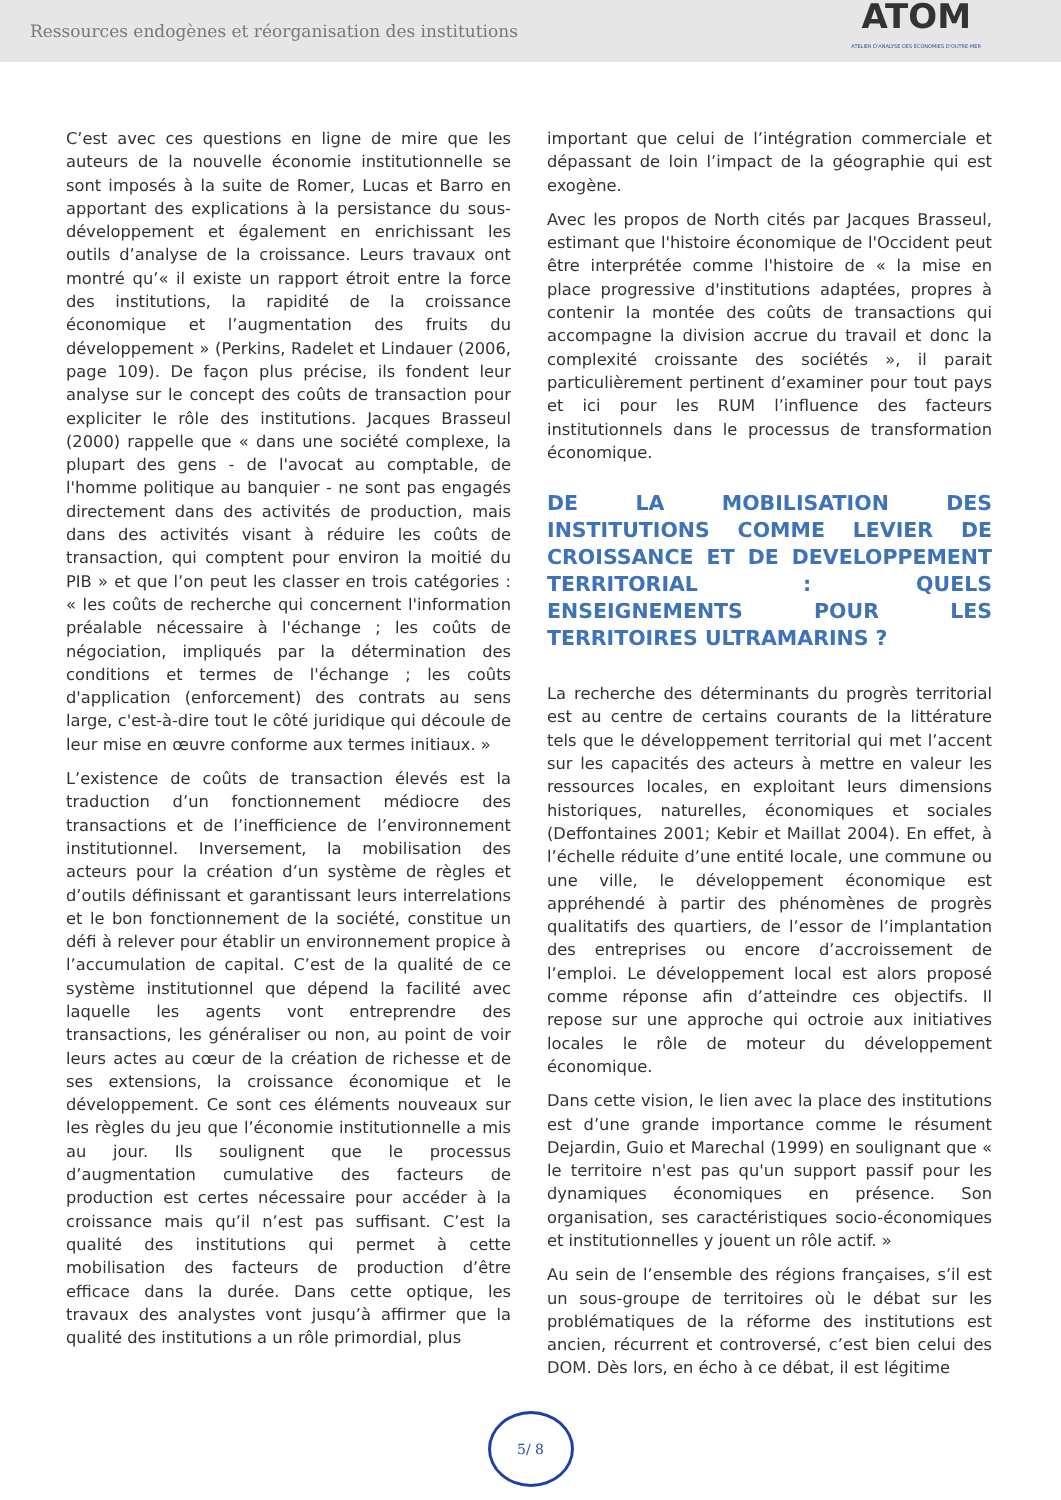Ressources endogènes et réorganisation des institutions
ATOM
ATELIER D'ANALYSE DES ÉCONOMIES D'OUTRE-MER
C’est avec ces questions en ligne de mire que les auteurs de la nouvelle économie institutionnelle se sont imposés à la suite de Romer, Lucas et Barro en apportant des explications à la persistance du sous-développement et également en enrichissant les outils d’analyse de la croissance. Leurs travaux ont montré qu’« il existe un rapport étroit entre la force des institutions, la rapidité de la croissance économique et l’augmentation des fruits du développement » (Perkins, Radelet et Lindauer (2006, page 109). De façon plus précise, ils fondent leur analyse sur le concept des coûts de transaction pour expliciter le rôle des institutions. Jacques Brasseul (2000) rappelle que « dans une société complexe, la plupart des gens - de l'avocat au comptable, de l'homme politique au banquier - ne sont pas engagés directement dans des activités de production, mais dans des activités visant à réduire les coûts de transaction, qui comptent pour environ la moitié du PIB » et que l’on peut les classer en trois catégories : « les coûts de recherche qui concernent l'information préalable nécessaire à l'échange ; les coûts de négociation, impliqués par la détermination des conditions et termes de l'échange ; les coûts d'application (enforcement) des contrats au sens large, c'est-à-dire tout le côté juridique qui découle de leur mise en œuvre conforme aux termes initiaux. »
L’existence de coûts de transaction élevés est la traduction d’un fonctionnement médiocre des transactions et de l’inefficience de l’environnement institutionnel. Inversement, la mobilisation des acteurs pour la création d’un système de règles et d’outils définissant et garantissant leurs interrelations et le bon fonctionnement de la société, constitue un défi à relever pour établir un environnement propice à l’accumulation de capital. C’est de la qualité de ce système institutionnel que dépend la facilité avec laquelle les agents vont entreprendre des transactions, les généraliser ou non, au point de voir leurs actes au cœur de la création de richesse et de ses extensions, la croissance économique et le développement. Ce sont ces éléments nouveaux sur les règles du jeu que l’économie institutionnelle a mis au jour. Ils soulignent que le processus d’augmentation cumulative des facteurs de production est certes nécessaire pour accéder à la croissance mais qu’il n’est pas suffisant. C’est la qualité des institutions qui permet à cette mobilisation des facteurs de production d’être efficace dans la durée. Dans cette optique, les travaux des analystes vont jusqu’à affirmer que la qualité des institutions a un rôle primordial, plus
important que celui de l’intégration commerciale et dépassant de loin l’impact de la géographie qui est exogène.
Avec les propos de North cités par Jacques Brasseul, estimant que l'histoire économique de l'Occident peut être interprétée comme l'histoire de « la mise en place progressive d'institutions adaptées, propres à contenir la montée des coûts de transactions qui accompagne la division accrue du travail et donc la complexité croissante des sociétés », il parait particulièrement pertinent d’examiner pour tout pays et ici pour les RUM l’influence des facteurs institutionnels dans le processus de transformation économique.
DE LA MOBILISATION DES INSTITUTIONS COMME LEVIER DE CROISSANCE ET DE DEVELOPPEMENT TERRITORIAL : QUELS ENSEIGNEMENTS POUR LES TERRITOIRES ULTRAMARINS ?
La recherche des déterminants du progrès territorial est au centre de certains courants de la littérature tels que le développement territorial qui met l’accent sur les capacités des acteurs à mettre en valeur les ressources locales, en exploitant leurs dimensions historiques, naturelles, économiques et sociales (Deffontaines 2001; Kebir et Maillat 2004). En effet, à l’échelle réduite d’une entité locale, une commune ou une ville, le développement économique est appréhendé à partir des phénomènes de progrès qualitatifs des quartiers, de l’essor de l’implantation des entreprises ou encore d’accroissement de l’emploi. Le développement local est alors proposé comme réponse afin d’atteindre ces objectifs. Il repose sur une approche qui octroie aux initiatives locales le rôle de moteur du développement économique.
Dans cette vision, le lien avec la place des institutions est d’une grande importance comme le résument Dejardin, Guio et Marechal (1999) en soulignant que « le territoire n'est pas qu'un support passif pour les dynamiques économiques en présence. Son organisation, ses caractéristiques socio-économiques et institutionnelles y jouent un rôle actif. »
Au sein de l’ensemble des régions françaises, s’il est un sous-groupe de territoires où le débat sur les problématiques de la réforme des institutions est ancien, récurrent et controversé, c’est bien celui des DOM. Dès lors, en écho à ce débat, il est légitime
5/ 8